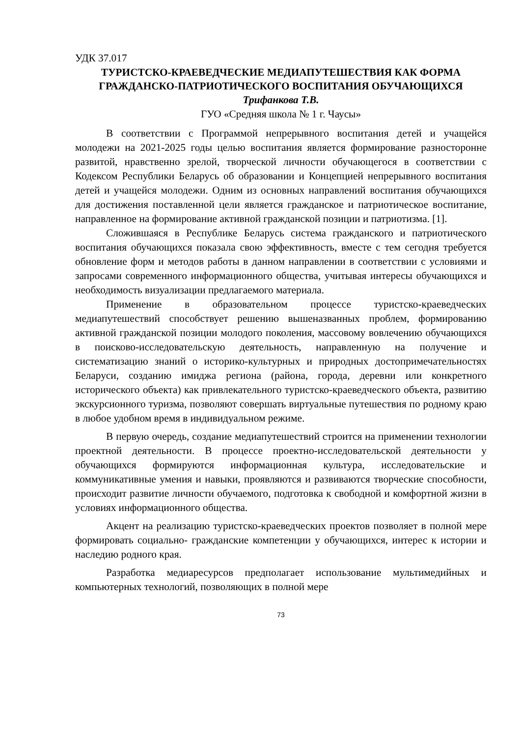УДК 37.017
ТУРИСТСКО-КРАЕВЕДЧЕСКИЕ МЕДИАПУТЕШЕСТВИЯ КАК ФОРМА ГРАЖДАНСКО-ПАТРИОТИЧЕСКОГО ВОСПИТАНИЯ ОБУЧАЮЩИХСЯ
Трифанкова Т.В.
ГУО «Средняя школа № 1 г. Чаусы»
В соответствии с Программой непрерывного воспитания детей и учащейся молодежи на 2021-2025 годы целью воспитания является формирование разносторонне развитой, нравственно зрелой, творческой личности обучающегося в соответствии с Кодексом Республики Беларусь об образовании и Концепцией непрерывного воспитания детей и учащейся молодежи. Одним из основных направлений воспитания обучающихся для достижения поставленной цели является гражданское и патриотическое воспитание, направленное на формирование активной гражданской позиции и патриотизма. [1].
Сложившаяся в Республике Беларусь система гражданского и патриотического воспитания обучающихся показала свою эффективность, вместе с тем сегодня требуется обновление форм и методов работы в данном направлении в соответствии с условиями и запросами современного информационного общества, учитывая интересы обучающихся и необходимость визуализации предлагаемого материала.
Применение в образовательном процессе туристско-краеведческих медиапутешествий способствует решению вышеназванных проблем, формированию активной гражданской позиции молодого поколения, массовому вовлечению обучающихся в поисково-исследовательскую деятельность, направленную на получение и систематизацию знаний о историко-культурных и природных достопримечательностях Беларуси, созданию имиджа региона (района, города, деревни или конкретного исторического объекта) как привлекательного туристско-краеведческого объекта, развитию экскурсионного туризма, позволяют совершать виртуальные путешествия по родному краю в любое удобном время в индивидуальном режиме.
В первую очередь, создание медиапутешествий строится на применении технологии проектной деятельности. В процессе проектно-исследовательской деятельности у обучающихся формируются информационная культура, исследовательские и коммуникативные умения и навыки, проявляются и развиваются творческие способности, происходит развитие личности обучаемого, подготовка к свободной и комфортной жизни в условиях информационного общества.
Акцент на реализацию туристско-краеведческих проектов позволяет в полной мере формировать социально- гражданские компетенции у обучающихся, интерес к истории и наследию родного края.
Разработка медиаресурсов предполагает использование мультимедийных и компьютерных технологий, позволяющих в полной мере
73